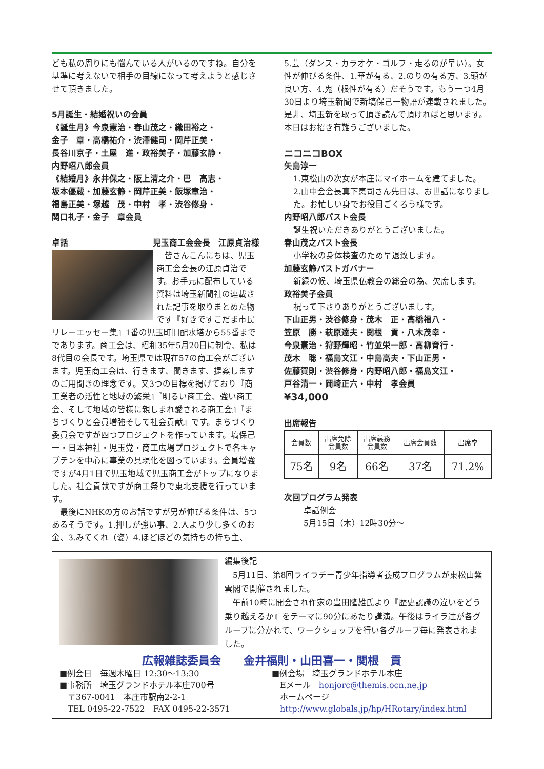ども私の周りにも悩んでいる人がいるのですね。自分を基準に考えないで相手の目線になって考えようと感じさせて頂きました。
5月誕生・結婚祝いの会員
《誕生月》今泉憲治・春山茂之・織田裕之・
金子　章・高橋祐介・渋澤健司・岡芹正美・
長谷川京子・土屋　進・政裕美子・加藤玄静・
内野昭八郎会員
《結婚月》永井保之・阪上清之介・巴　高志・
坂本優蔵・加藤玄静・岡芹正美・飯塚章治・
福島正美・塚越　茂・中村　孝・渋谷修身・
関口礼子・金子　章会員
卓話 児玉商工会会長　江原貞治様
　皆さんこんにちは、児玉商工会会長の江原貞治です。お手元に配布している資料は埼玉新聞社の連載された記事を取りまとめた物です『好きですこだま市民リレーエッセー集』1番の児玉町旧配水塔から55番までであります。商工会は、昭和35年5月20日に制令、私は8代目の会長です。埼玉県では現在57の商工会がございます。児玉商工会は、行きます、聞きます、提案しますのご用聞きの理念です。又3つの目標を掲げており『商工業者の活性と地域の繁栄』『明るい商工会、強い商工会、そして地域の皆様に親しまれ愛される商工会』『まちづくりと会員増強そして社会貢献』です。まちづくり委員会ですが四つプロジェクトを作っています。塙保己一・日本神社・児玉党・商工広場プロジェクトで各キャプテンを中心に事業の具現化を図っています。会員増強ですが4月1日で児玉地域で児玉商工会がトップになりました。社会貢献ですが商工祭りで東北支援を行っています。
　最後にNHKの方のお話ですが男が伸びる条件は、5つあるそうです。1.押しが強い事、2.人より少し多くのお金、3.みてくれ（姿）4.ほどほどの気持ちの持ち主、
5.芸（ダンス・カラオケ・ゴルフ・走るのが早い）。女性が伸びる条件、1.華が有る、2.のりの有る方、3.頭が良い方、4.鬼（根性が有る）だそうです。もう一つ4月30日より埼玉新聞で新塙保己一物語が連載されました。是非、埼玉新を取って頂き読んで頂ければと思います。本日はお招き有難うございました。
ニコニコBOX
矢島淳一
1.東松山の次女が本庄にマイホームを建てました。
2.山中会会長真下恵司さん先日は、お世話になりました。お忙しい身でお役目ごくろう様です。
内野昭八郎パスト会長
誕生祝いただきありがとうございました。
春山茂之パスト会長
小学校の身体検査のため早退致します。
加藤玄静パストガバナー
新緑の候、埼玉県仏教会の総会の為、欠席します。
政裕美子会員
祝って下さりありがとうございましす。
下山正男・渋谷修身・茂木　正・高橋福八・
笠原　勝・萩原達夫・関根　貢・八木茂幸・
今泉憲治・狩野輝昭・竹並栄一郎・高柳育行・
茂木　聡・福島文江・中島高夫・下山正男・
佐藤賀則・渋谷修身・内野昭八郎・福島文江・
戸谷清一・岡崎正六・中村　孝会員
¥34,000
出席報告
| 会員数 | 出席免除 会員数 | 出席義務 会員数 | 出席会員数 | 出席率 |
| 75名 | 9名 | 66名 | 37名 | 71.2% |
次回プログラム発表
卓話例会
5月15日（木）12時30分～
編集後記
　5月11日、第8回ライラデー青少年指導者養成プログラムが東松山紫雲閣で開催されました。
　午前10時に開会され作家の豊田隆雄氏より『歴史認識の違いをどう乗り越えるか』をテーマに90分にあたり講演。午後はライラ達が各グループに分かれて、ワークショップを行い各グループ毎に発表されました。
広報雑誌委員会　　金井福則・山田喜一・関根　貢
■例会日　毎週木曜日 12:30～13:30
■事務所　埼玉グランドホテル本庄700号
　〒367-0041　本庄市駅南2-2-1
　TEL 0495-22-7522　FAX 0495-22-3571
■例会場　埼玉グランドホテル本庄
　Eメール　honjorc@themis.ocn.ne.jp
　ホームページ
　http://www.globals.jp/hp/HRotary/index.html